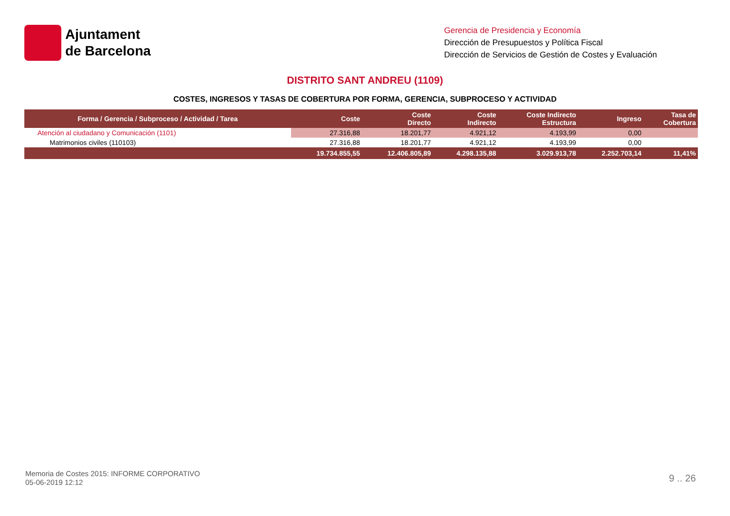Ajuntament
de Barcelona
Gerencia de Presidencia y Economía
Dirección de Presupuestos y Política Fiscal
Dirección de Servicios de Gestión de Costes y Evaluación
DISTRITO SANT ANDREU (1109)
COSTES, INGRESOS Y TASAS DE COBERTURA POR FORMA, GERENCIA, SUBPROCESO Y ACTIVIDAD
| Forma / Gerencia / Subproceso / Actividad / Tarea | Coste | Coste Directo | Coste Indirecto | Coste Indirecto Estructura | Ingreso | Tasa de Cobertura |
| --- | --- | --- | --- | --- | --- | --- |
| Atención al ciudadano y Comunicación (1101) | 27.316,88 | 18.201,77 | 4.921,12 | 4.193,99 | 0,00 | |
| Matrimonios civiles (110103) | 27.316,88 | 18.201,77 | 4.921,12 | 4.193,99 | 0,00 | |
| | 19.734.855,55 | 12.406.805,89 | 4.298.135,88 | 3.029.913,78 | 2.252.703,14 | 11,41% |
Memoria de Costes 2015: INFORME CORPORATIVO
05-06-2019 12:12
9 .. 26